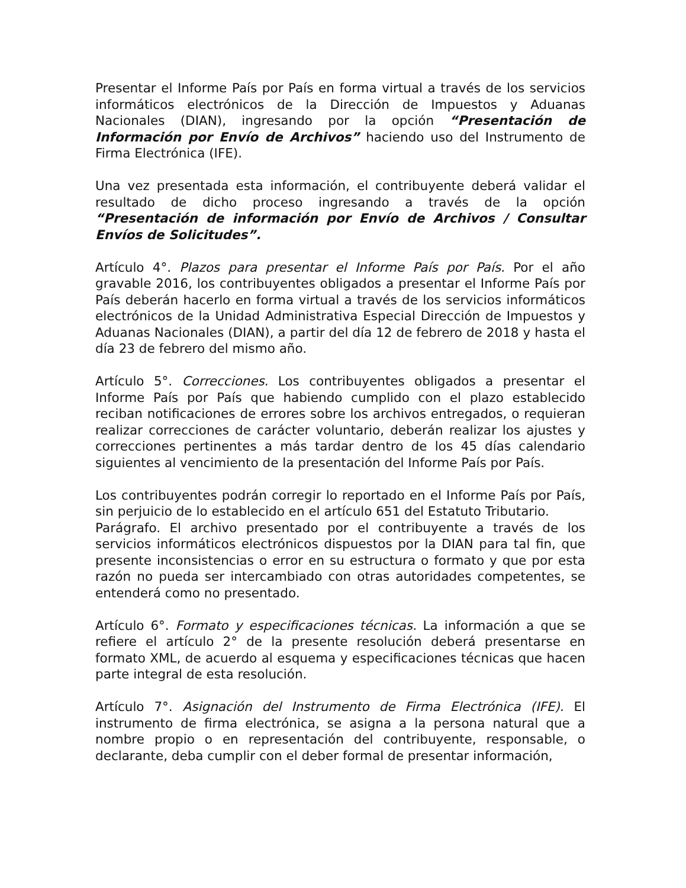Presentar el Informe País por País en forma virtual a través de los servicios informáticos electrónicos de la Dirección de Impuestos y Aduanas Nacionales (DIAN), ingresando por la opción “Presentación de Información por Envío de Archivos” haciendo uso del Instrumento de Firma Electrónica (IFE).
Una vez presentada esta información, el contribuyente deberá validar el resultado de dicho proceso ingresando a través de la opción “Presentación de información por Envío de Archivos / Consultar Envíos de Solicitudes”.
Artículo 4°. Plazos para presentar el Informe País por País. Por el año gravable 2016, los contribuyentes obligados a presentar el Informe País por País deberán hacerlo en forma virtual a través de los servicios informáticos electrónicos de la Unidad Administrativa Especial Dirección de Impuestos y Aduanas Nacionales (DIAN), a partir del día 12 de febrero de 2018 y hasta el día 23 de febrero del mismo año.
Artículo 5°. Correcciones. Los contribuyentes obligados a presentar el Informe País por País que habiendo cumplido con el plazo establecido reciban notificaciones de errores sobre los archivos entregados, o requieran realizar correcciones de carácter voluntario, deberán realizar los ajustes y correcciones pertinentes a más tardar dentro de los 45 días calendario siguientes al vencimiento de la presentación del Informe País por País.
Los contribuyentes podrán corregir lo reportado en el Informe País por País, sin perjuicio de lo establecido en el artículo 651 del Estatuto Tributario.
Parágrafo. El archivo presentado por el contribuyente a través de los servicios informáticos electrónicos dispuestos por la DIAN para tal fin, que presente inconsistencias o error en su estructura o formato y que por esta razón no pueda ser intercambiado con otras autoridades competentes, se entenderá como no presentado.
Artículo 6°. Formato y especificaciones técnicas. La información a que se refiere el artículo 2° de la presente resolución deberá presentarse en formato XML, de acuerdo al esquema y especificaciones técnicas que hacen parte integral de esta resolución.
Artículo 7°. Asignación del Instrumento de Firma Electrónica (IFE). El instrumento de firma electrónica, se asigna a la persona natural que a nombre propio o en representación del contribuyente, responsable, o declarante, deba cumplir con el deber formal de presentar información,